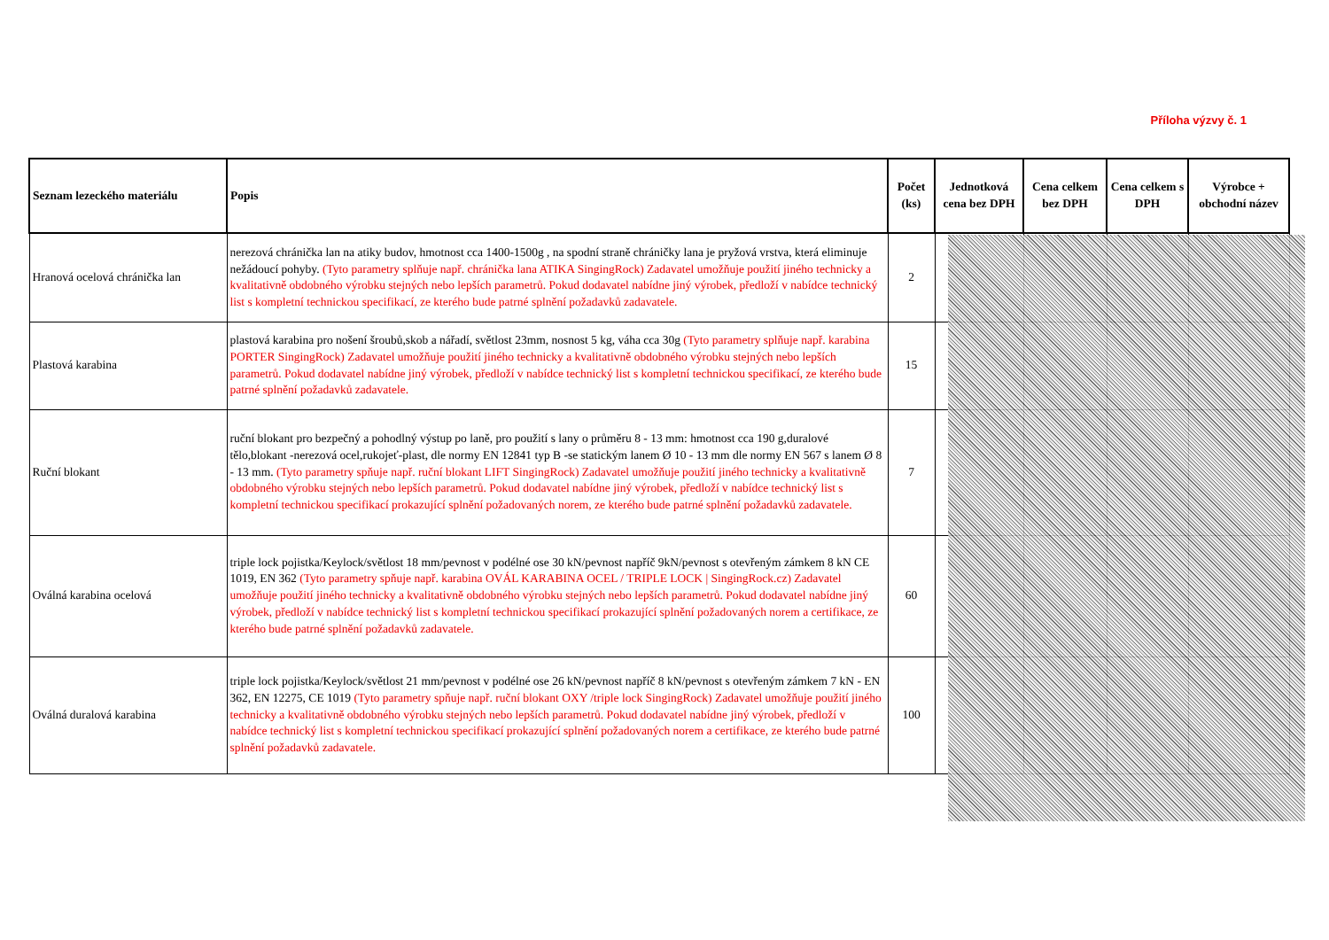Příloha výzvy č. 1
| Seznam lezeckého materiálu | Popis | Počet (ks) | Jednotková cena bez DPH | Cena celkem bez DPH | Cena celkem s DPH | Výrobce + obchodní název |
| --- | --- | --- | --- | --- | --- | --- |
| Hranová ocelová chránička lan | nerezová chránička lan na atiky budov, hmotnost cca 1400-1500g , na spodní straně chráničky lana je pryžová vrstva, která eliminuje nežádoucí pohyby. (Tyto parametry splňuje např. chránička lana ATIKA SingingRock) Zadavatel umožňuje použití jiného technicky a kvalitativně obdobného výrobku stejných nebo lepších parametrů. Pokud dodavatel nabídne jiný výrobek, předloží v nabídce technický list s kompletní technickou specifikací, ze kterého bude patrné splnění požadavků zadavatele. | 2 | | | | |
| Plastová karabina | plastová karabina pro nošení šroubů,skob a nářadí, světlost 23mm, nosnost 5 kg, váha cca 30g (Tyto parametry splňuje např. karabina PORTER SingingRock) Zadavatel umožňuje použití jiného technicky a kvalitativně obdobného výrobku stejných nebo lepších parametrů. Pokud dodavatel nabídne jiný výrobek, předloží v nabídce technický list s kompletní technickou specifikací, ze kterého bude patrné splnění požadavků zadavatele. | 15 | | | | |
| Ruční blokant | ruční blokant pro bezpečný a pohodlný výstup po laně, pro použití s lany o průměru 8 - 13 mm: hmotnost cca 190 g,duralové tělo,blokant -nerezová ocel,rukojeť-plast, dle normy EN 12841 typ B -se statickým lanem Ø 10 - 13 mm dle normy EN 567 s lanem Ø 8 - 13 mm. (Tyto parametry spňuje např. ruční blokant LIFT SingingRock) Zadavatel umožňuje použití jiného technicky a kvalitativně obdobného výrobku stejných nebo lepších parametrů. Pokud dodavatel nabídne jiný výrobek, předloží v nabídce technický list s kompletní technickou specifikací prokazující splnění požadovaných norem, ze kterého bude patrné splnění požadavků zadavatele. | 7 | | | | |
| Oválná karabina ocelová | triple lock pojistka/Keylock/světlost 18 mm/pevnost v podélné ose 30 kN/pevnost napříč 9kN/pevnost s otevřeným zámkem 8 kN CE 1019, EN 362 (Tyto parametry spňuje např. karabina OVÁL KARABINA OCEL / TRIPLE LOCK / SingingRock.cz) Zadavatel umožňuje použití jiného technicky a kvalitativně obdobného výrobku stejných nebo lepších parametrů. Pokud dodavatel nabídne jiný výrobek, předloží v nabídce technický list s kompletní technickou specifikací prokazující splnění požadovaných norem a certifikace, ze kterého bude patrné splnění požadavků zadavatele. | 60 | | | | |
| Oválná duralová karabina | triple lock pojistka/Keylock/světlost 21 mm/pevnost v podélné ose 26 kN/pevnost napříč 8 kN/pevnost s otevřeným zámkem 7 kN - EN 362, EN 12275, CE 1019 (Tyto parametry spňuje např. ruční blokant OXY /triple lock SingingRock) Zadavatel umožňuje použití jiného technicky a kvalitativně obdobného výrobku stejných nebo lepších parametrů. Pokud dodavatel nabídne jiný výrobek, předloží v nabídce technický list s kompletní technickou specifikací prokazující splnění požadovaných norem a certifikace, ze kterého bude patrné splnění požadavků zadavatele. | 100 | | | | |